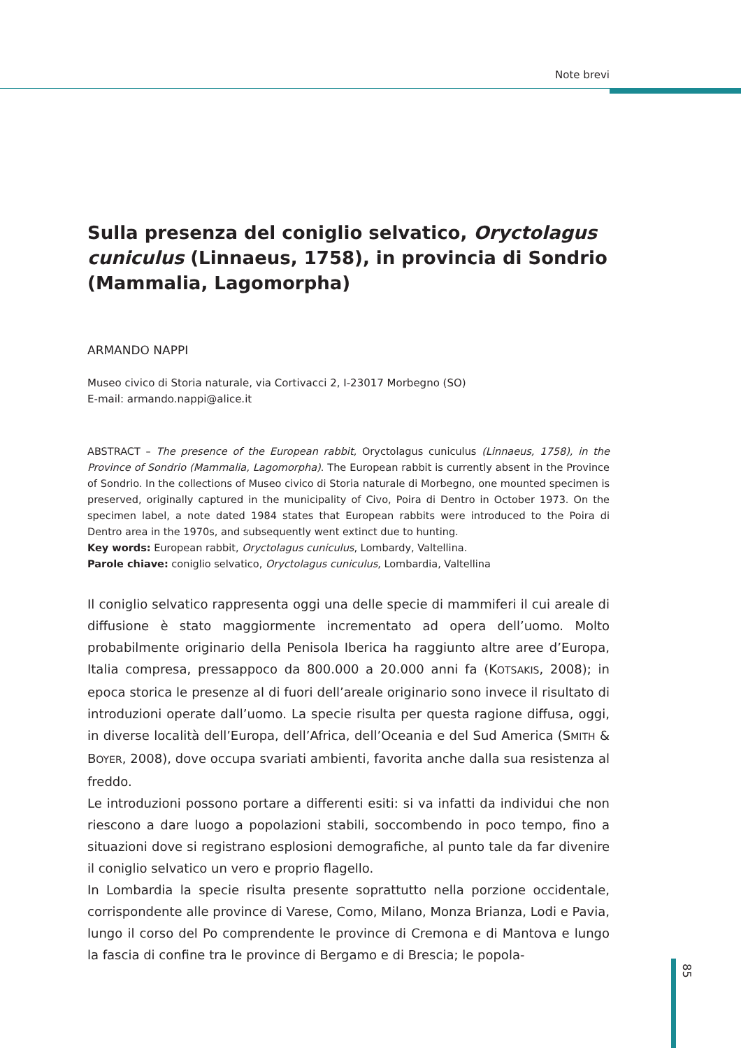Note brevi
Sulla presenza del coniglio selvatico, Oryctolagus cuniculus (Linnaeus, 1758), in provincia di Sondrio (Mammalia, Lagomorpha)
ARMANDO NAPPI
Museo civico di Storia naturale, via Cortivacci 2, I-23017 Morbegno (SO)
E-mail: armando.nappi@alice.it
ABSTRACT – The presence of the European rabbit, Oryctolagus cuniculus (Linnaeus, 1758), in the Province of Sondrio (Mammalia, Lagomorpha). The European rabbit is currently absent in the Province of Sondrio. In the collections of Museo civico di Storia naturale di Morbegno, one mounted specimen is preserved, originally captured in the municipality of Civo, Poira di Dentro in October 1973. On the specimen label, a note dated 1984 states that European rabbits were introduced to the Poira di Dentro area in the 1970s, and subsequently went extinct due to hunting.
Key words: European rabbit, Oryctolagus cuniculus, Lombardy, Valtellina.
Parole chiave: coniglio selvatico, Oryctolagus cuniculus, Lombardia, Valtellina
Il coniglio selvatico rappresenta oggi una delle specie di mammiferi il cui areale di diffusione è stato maggiormente incrementato ad opera dell’uomo. Molto probabilmente originario della Penisola Iberica ha raggiunto altre aree d’Europa, Italia compresa, pressappoco da 800.000 a 20.000 anni fa (KOTSAKIS, 2008); in epoca storica le presenze al di fuori dell’areale originario sono invece il risultato di introduzioni operate dall’uomo. La specie risulta per questa ragione diffusa, oggi, in diverse località dell’Europa, dell’Africa, dell’Oceania e del Sud America (SMITH & BOYER, 2008), dove occupa svariati ambienti, favorita anche dalla sua resistenza al freddo.
Le introduzioni possono portare a differenti esiti: si va infatti da individui che non riescono a dare luogo a popolazioni stabili, soccombendo in poco tempo, fino a situazioni dove si registrano esplosioni demografiche, al punto tale da far divenire il coniglio selvatico un vero e proprio flagello.
In Lombardia la specie risulta presente soprattutto nella porzione occidentale, corrispondente alle province di Varese, Como, Milano, Monza Brianza, Lodi e Pavia, lungo il corso del Po comprendente le province di Cremona e di Mantova e lungo la fascia di confine tra le province di Bergamo e di Brescia; le popola-
85